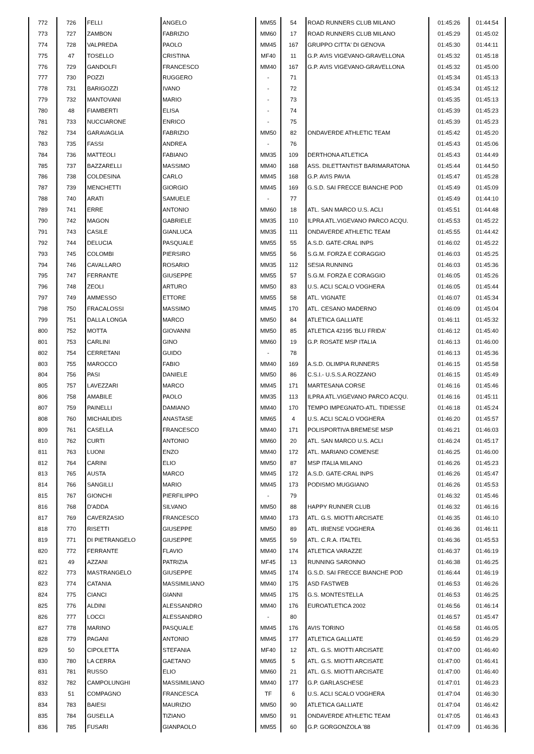| 772 | 726 | FELLI | ANGELO | MM55 | 54 | ROAD RUNNERS CLUB MILANO | 01:45:26 | 01:44:54 |
| 773 | 727 | ZAMBON | FABRIZIO | MM60 | 17 | ROAD RUNNERS CLUB MILANO | 01:45:29 | 01:45:02 |
| 774 | 728 | VALPREDA | PAOLO | MM45 | 167 | GRUPPO CITTA' DI GENOVA | 01:45:30 | 01:44:11 |
| 775 | 47 | TOSELLO | CRISTINA | MF40 | 11 | G.P. AVIS VIGEVANO-GRAVELLONA | 01:45:32 | 01:45:18 |
| 776 | 729 | GANDOLFI | FRANCESCO | MM40 | 167 | G.P. AVIS VIGEVANO-GRAVELLONA | 01:45:32 | 01:45:00 |
| 777 | 730 | POZZI | RUGGERO | - | 71 | | 01:45:34 | 01:45:13 |
| 778 | 731 | BARIGOZZI | IVANO | - | 72 | | 01:45:34 | 01:45:12 |
| 779 | 732 | MANTOVANI | MARIO | - | 73 | | 01:45:35 | 01:45:13 |
| 780 | 48 | FIAMBERTI | ELISA | - | 74 | | 01:45:39 | 01:45:23 |
| 781 | 733 | NUCCIARONE | ENRICO | - | 75 | | 01:45:39 | 01:45:23 |
| 782 | 734 | GARAVAGLIA | FABRIZIO | MM50 | 82 | ONDAVERDE ATHLETIC TEAM | 01:45:42 | 01:45:20 |
| 783 | 735 | FASSI | ANDREA | - | 76 | | 01:45:43 | 01:45:06 |
| 784 | 736 | MATTEOLI | FABIANO | MM35 | 109 | DERTHONA ATLETICA | 01:45:43 | 01:44:49 |
| 785 | 737 | BAZZARELLI | MASSIMO | MM40 | 168 | ASS. DILETTANTIST BARIMARATONA | 01:45:44 | 01:44:50 |
| 786 | 738 | COLDESINA | CARLO | MM45 | 168 | G.P. AVIS PAVIA | 01:45:47 | 01:45:28 |
| 787 | 739 | MENCHETTI | GIORGIO | MM45 | 169 | G.S.D. SAI FRECCE BIANCHE POD | 01:45:49 | 01:45:09 |
| 788 | 740 | ARATI | SAMUELE | - | 77 | | 01:45:49 | 01:44:10 |
| 789 | 741 | ERRE | ANTONIO | MM60 | 18 | ATL. SAN MARCO U.S. ACLI | 01:45:51 | 01:44:48 |
| 790 | 742 | MAGON | GABRIELE | MM35 | 110 | ILPRA ATL.VIGEVANO PARCO ACQU. | 01:45:53 | 01:45:22 |
| 791 | 743 | CASILE | GIANLUCA | MM35 | 111 | ONDAVERDE ATHLETIC TEAM | 01:45:55 | 01:44:42 |
| 792 | 744 | DELUCIA | PASQUALE | MM55 | 55 | A.S.D. GATE-CRAL INPS | 01:46:02 | 01:45:22 |
| 793 | 745 | COLOMBI | PIERSIRO | MM55 | 56 | S.G.M. FORZA E CORAGGIO | 01:46:03 | 01:45:25 |
| 794 | 746 | CAVALLARO | ROSARIO | MM35 | 112 | SESIA RUNNING | 01:46:03 | 01:45:36 |
| 795 | 747 | FERRANTE | GIUSEPPE | MM55 | 57 | S.G.M. FORZA E CORAGGIO | 01:46:05 | 01:45:26 |
| 796 | 748 | ZEOLI | ARTURO | MM50 | 83 | U.S. ACLI SCALO VOGHERA | 01:46:05 | 01:45:44 |
| 797 | 749 | AMMESSO | ETTORE | MM55 | 58 | ATL. VIGNATE | 01:46:07 | 01:45:34 |
| 798 | 750 | FRACALOSSI | MASSIMO | MM45 | 170 | ATL. CESANO MADERNO | 01:46:09 | 01:45:04 |
| 799 | 751 | DALLA LONGA | MARCO | MM50 | 84 | ATLETICA GALLIATE | 01:46:11 | 01:45:32 |
| 800 | 752 | MOTTA | GIOVANNI | MM50 | 85 | ATLETICA 42195 'BLU FRIDA' | 01:46:12 | 01:45:40 |
| 801 | 753 | CARLINI | GINO | MM60 | 19 | G.P. ROSATE MSP ITALIA | 01:46:13 | 01:46:00 |
| 802 | 754 | CERRETANI | GUIDO | - | 78 | | 01:46:13 | 01:45:36 |
| 803 | 755 | MAROCCO | FABIO | MM40 | 169 | A.S.D. OLIMPIA RUNNERS | 01:46:15 | 01:45:58 |
| 804 | 756 | PASI | DANIELE | MM50 | 86 | C.S.I.- U.S.S.A.ROZZANO | 01:46:15 | 01:45:49 |
| 805 | 757 | LAVEZZARI | MARCO | MM45 | 171 | MARTESANA CORSE | 01:46:16 | 01:45:46 |
| 806 | 758 | AMABILE | PAOLO | MM35 | 113 | ILPRA ATL.VIGEVANO PARCO ACQU. | 01:46:16 | 01:45:11 |
| 807 | 759 | PAINELLI | DAMIANO | MM40 | 170 | TEMPO IMPEGNATO-ATL. TIDIESSE | 01:46:18 | 01:45:24 |
| 808 | 760 | MICHAILIDIS | ANASTASE | MM65 | 4 | U.S. ACLI SCALO VOGHERA | 01:46:20 | 01:45:57 |
| 809 | 761 | CASELLA | FRANCESCO | MM40 | 171 | POLISPORTIVA BREMESE MSP | 01:46:21 | 01:46:03 |
| 810 | 762 | CURTI | ANTONIO | MM60 | 20 | ATL. SAN MARCO U.S. ACLI | 01:46:24 | 01:45:17 |
| 811 | 763 | LUONI | ENZO | MM40 | 172 | ATL. MARIANO COMENSE | 01:46:25 | 01:46:00 |
| 812 | 764 | CARINI | ELIO | MM50 | 87 | MSP ITALIA MILANO | 01:46:26 | 01:45:23 |
| 813 | 765 | AUSTA | MARCO | MM45 | 172 | A.S.D. GATE-CRAL INPS | 01:46:26 | 01:45:47 |
| 814 | 766 | SANGILLI | MARIO | MM45 | 173 | PODISMO MUGGIANO | 01:46:26 | 01:45:53 |
| 815 | 767 | GIONCHI | PIERFILIPPO | - | 79 | | 01:46:32 | 01:45:46 |
| 816 | 768 | D'ADDA | SILVANO | MM50 | 88 | HAPPY RUNNER CLUB | 01:46:32 | 01:46:16 |
| 817 | 769 | CAVERZASIO | FRANCESCO | MM40 | 173 | ATL. G.S. MIOTTI ARCISATE | 01:46:35 | 01:46:10 |
| 818 | 770 | RISETTI | GIUSEPPE | MM50 | 89 | ATL. IRIENSE VOGHERA | 01:46:36 | 01:46:11 |
| 819 | 771 | DI PIETRANGELO | GIUSEPPE | MM55 | 59 | ATL. C.R.A. ITALTEL | 01:46:36 | 01:45:53 |
| 820 | 772 | FERRANTE | FLAVIO | MM40 | 174 | ATLETICA VARAZZE | 01:46:37 | 01:46:19 |
| 821 | 49 | AZZANI | PATRIZIA | MF45 | 13 | RUNNING SARONNO | 01:46:38 | 01:46:25 |
| 822 | 773 | MASTRANGELO | GIUSEPPE | MM45 | 174 | G.S.D. SAI FRECCE BIANCHE POD | 01:46:44 | 01:46:19 |
| 823 | 774 | CATANIA | MASSIMILIANO | MM40 | 175 | ASD FASTWEB | 01:46:53 | 01:46:26 |
| 824 | 775 | CIANCI | GIANNI | MM45 | 175 | G.S. MONTESTELLA | 01:46:53 | 01:46:25 |
| 825 | 776 | ALDINI | ALESSANDRO | MM40 | 176 | EUROATLETICA 2002 | 01:46:56 | 01:46:14 |
| 826 | 777 | LOCCI | ALESSANDRO | - | 80 | | 01:46:57 | 01:45:47 |
| 827 | 778 | MARINO | PASQUALE | MM45 | 176 | AVIS TORINO | 01:46:58 | 01:46:05 |
| 828 | 779 | PAGANI | ANTONIO | MM45 | 177 | ATLETICA GALLIATE | 01:46:59 | 01:46:29 |
| 829 | 50 | CIPOLETTA | STEFANIA | MF40 | 12 | ATL. G.S. MIOTTI ARCISATE | 01:47:00 | 01:46:40 |
| 830 | 780 | LA CERRA | GAETANO | MM65 | 5 | ATL. G.S. MIOTTI ARCISATE | 01:47:00 | 01:46:41 |
| 831 | 781 | RUSSO | ELIO | MM60 | 21 | ATL. G.S. MIOTTI ARCISATE | 01:47:00 | 01:46:40 |
| 832 | 782 | CAMPOLUNGHI | MASSIMILIANO | MM40 | 177 | G.P. GARLASCHESE | 01:47:01 | 01:46:23 |
| 833 | 51 | COMPAGNO | FRANCESCA | TF | 6 | U.S. ACLI SCALO VOGHERA | 01:47:04 | 01:46:30 |
| 834 | 783 | BAIESI | MAURIZIO | MM50 | 90 | ATLETICA GALLIATE | 01:47:04 | 01:46:42 |
| 835 | 784 | GUSELLA | TIZIANO | MM50 | 91 | ONDAVERDE ATHLETIC TEAM | 01:47:05 | 01:46:43 |
| 836 | 785 | FUSARI | GIANPAOLO | MM55 | 60 | G.P. GORGONZOLA '88 | 01:47:09 | 01:46:36 |